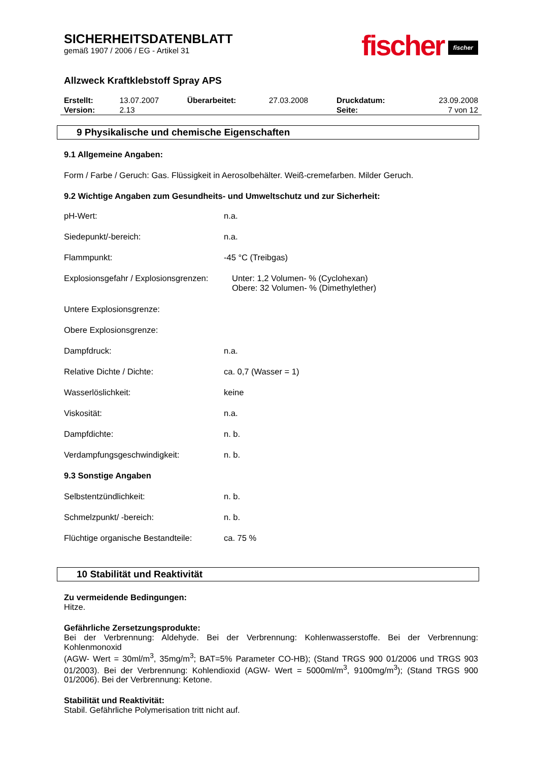SICHERHEITSDATENBLATT
gemäß 1907 / 2006 / EG - Artikel 31
fischer fischer
Allzweck Kraftklebstoff Spray APS
| Erstellt: | 13.07.2007 | Überarbeitet: | 27.03.2008 | Druckdatum: | 23.09.2008 |
| Version: | 2.13 | | | Seite: | 7 von 12 |
9 Physikalische und chemische Eigenschaften
9.1 Allgemeine Angaben:
Form / Farbe / Geruch: Gas. Flüssigkeit in Aerosolbehälter. Weiß-cremefarben. Milder Geruch.
9.2 Wichtige Angaben zum Gesundheits- und Umweltschutz und zur Sicherheit:
| pH-Wert: | n.a. |
| Siedepunkt/-bereich: | n.a. |
| Flammpunkt: | -45 °C (Treibgas) |
| Explosionsgefahr / Explosionsgrenzen: | Unter: 1,2 Volumen- % (Cyclohexan) Obere: 32 Volumen- % (Dimethylether) |
| Untere Explosionsgrenze: | |
| Obere Explosionsgrenze: | |
| Dampfdruck: | n.a. |
| Relative Dichte / Dichte: | ca. 0,7 (Wasser = 1) |
| Wasserlöslichkeit: | keine |
| Viskosität: | n.a. |
| Dampfdichte: | n. b. |
| Verdampfungsgeschwindigkeit: | n. b. |
| 9.3 Sonstige Angaben | |
| Selbstentzündlichkeit: | n. b. |
| Schmelzpunkt/ -bereich: | n. b. |
| Flüchtige organische Bestandteile: | ca. 75 % |
10 Stabilität und Reaktivität
Zu vermeidende Bedingungen:
Hitze.
Gefährliche Zersetzungsprodukte:
Bei der Verbrennung: Aldehyde. Bei der Verbrennung: Kohlenwasserstoffe. Bei der Verbrennung: Kohlenmonoxid
(AGW- Wert = 30ml/m<sup>3</sup>, 35mg/m<sup>3</sup>; BAT=5% Parameter CO-HB); (Stand TRGS 900 01/2006 und TRGS 903 01/2003). Bei der Verbrennung: Kohlendioxid (AGW- Wert = 5000ml/m<sup>3</sup>, 9100mg/m<sup>3</sup>); (Stand TRGS 900 01/2006). Bei der Verbrennung: Ketone.
Stabilität und Reaktivität:
Stabil. Gefährliche Polymerisation tritt nicht auf.